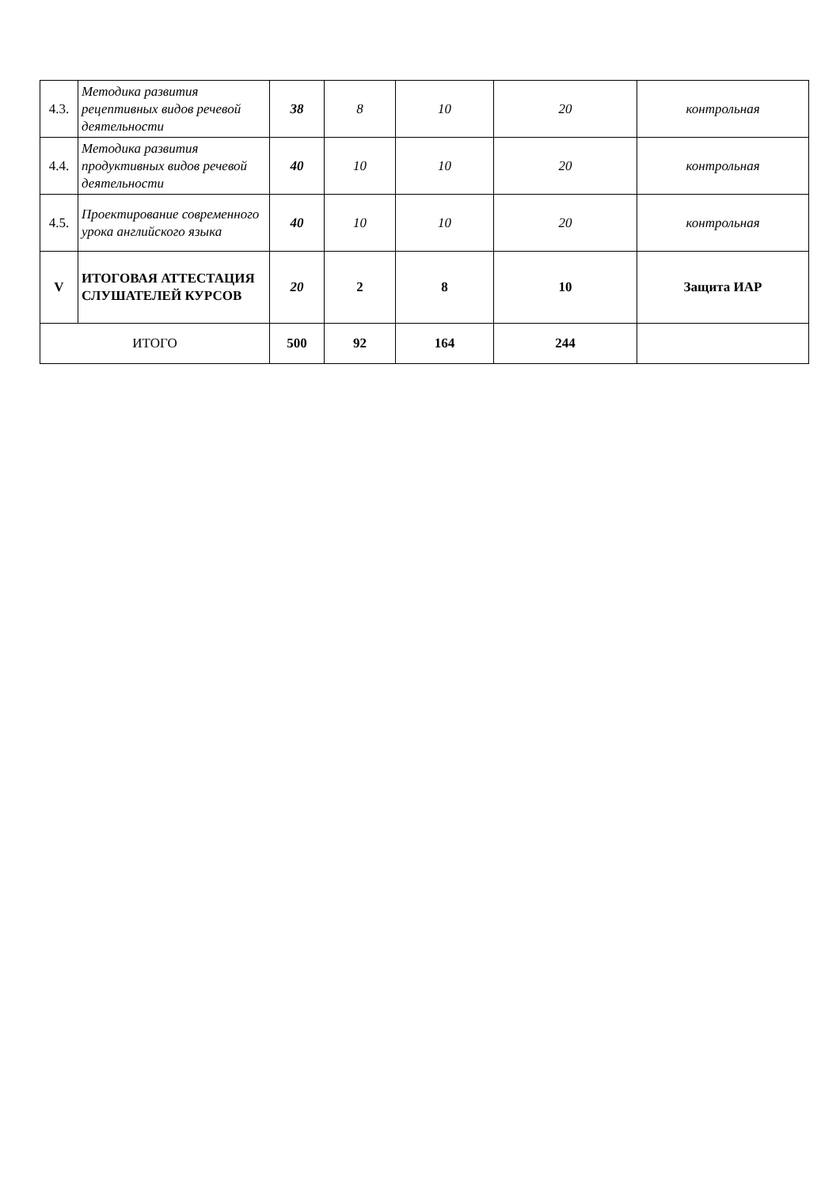| 4.3. | Методика развития рецептивных видов речевой деятельности | 38 | 8 | 10 | 20 | контрольная |
| 4.4. | Методика развития продуктивных видов речевой деятельности | 40 | 10 | 10 | 20 | контрольная |
| 4.5. | Проектирование современного урока английского языка | 40 | 10 | 10 | 20 | контрольная |
| V | ИТОГОВАЯ АТТЕСТАЦИЯ СЛУШАТЕЛЕЙ КУРСОВ | 20 | 2 | 8 | 10 | Защита ИАР |
| ИТОГО | | 500 | 92 | 164 | 244 | |